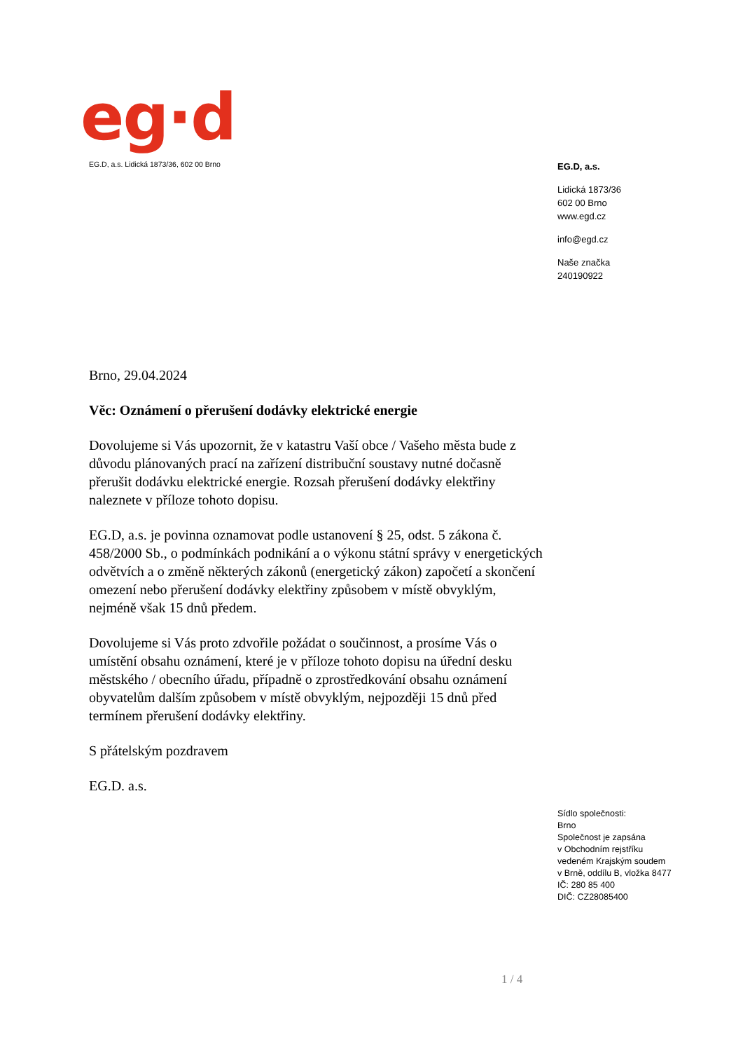eg·d
EG.D, a.s. Lidická 1873/36, 602 00 Brno
EG.D, a.s.
Lidická 1873/36
602 00 Brno
www.egd.cz
info@egd.cz
Naše značka
240190922
Brno, 29.04.2024
Věc: Oznámení o přerušení dodávky elektrické energie
Dovolujeme si Vás upozornit, že v katastru Vaší obce / Vašeho města bude z důvodu plánovaných prací na zařízení distribuční soustavy nutné dočasně přerušit dodávku elektrické energie. Rozsah přerušení dodávky elektřiny naleznete v příloze tohoto dopisu.
EG.D, a.s. je povinna oznamovat podle ustanovení § 25, odst. 5 zákona č. 458/2000 Sb., o podmínkách podnikání a o výkonu státní správy v energetických odvětvích a o změně některých zákonů (energetický zákon) započetí a skončení omezení nebo přerušení dodávky elektřiny způsobem v místě obvyklým, nejméně však 15 dnů předem.
Dovolujeme si Vás proto zdvořile požádat o součinnost, a prosíme Vás o umístění obsahu oznámení, které je v příloze tohoto dopisu na úřední desku městského / obecního úřadu, případně o zprostředkování obsahu oznámení obyvatelům dalším způsobem v místě obvyklým, nejpozději 15 dnů před termínem přerušení dodávky elektřiny.
S přátelským pozdravem
EG.D. a.s.
Sídlo společnosti:
Brno
Společnost je zapsána
v Obchodním rejstříku
vedeném Krajským soudem
v Brně, oddílu B, vložka 8477
IČ: 280 85 400
DIČ: CZ28085400
1 / 4